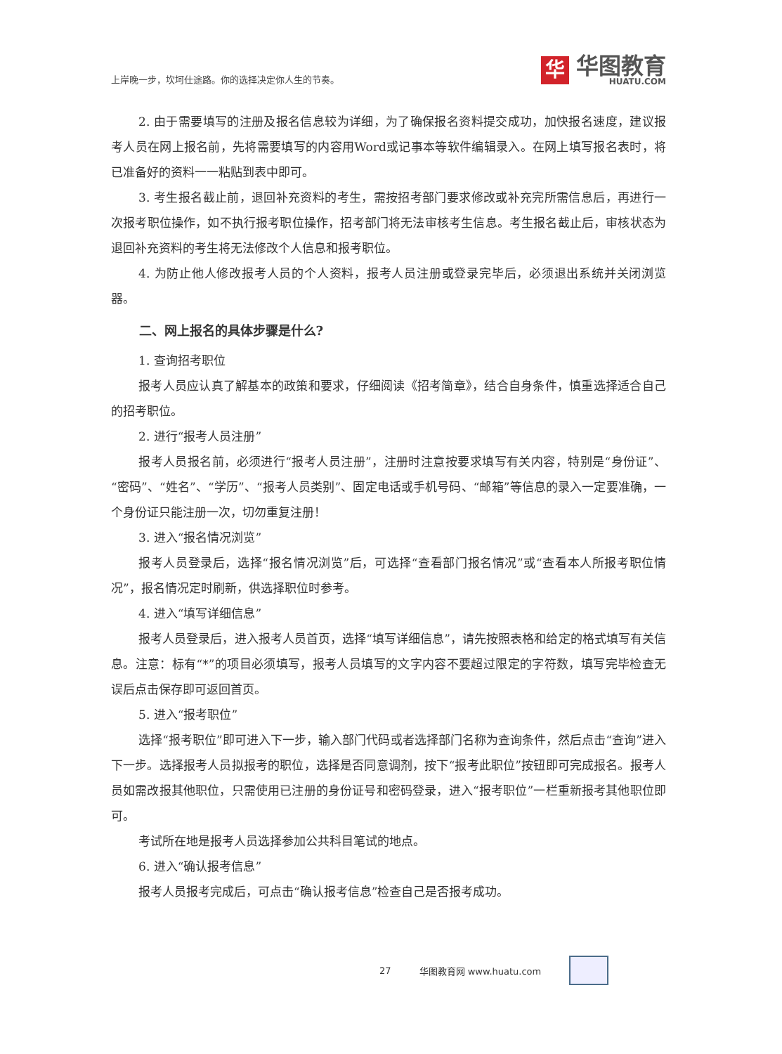上岸晚一步，坎坷仕途路。你的选择决定你人生的节奏。
华
华图教育
HUATU.COM
2. 由于需要填写的注册及报名信息较为详细，为了确保报名资料提交成功，加快报名速度，建议报考人员在网上报名前，先将需要填写的内容用Word或记事本等软件编辑录入。在网上填写报名表时，将已准备好的资料一一粘贴到表中即可。
3. 考生报名截止前，退回补充资料的考生，需按招考部门要求修改或补充完所需信息后，再进行一次报考职位操作，如不执行报考职位操作，招考部门将无法审核考生信息。考生报名截止后，审核状态为退回补充资料的考生将无法修改个人信息和报考职位。
4. 为防止他人修改报考人员的个人资料，报考人员注册或登录完毕后，必须退出系统并关闭浏览器。
二、网上报名的具体步骤是什么?
1. 查询招考职位
报考人员应认真了解基本的政策和要求，仔细阅读《招考简章》，结合自身条件，慎重选择适合自己的招考职位。
2. 进行“报考人员注册”
报考人员报名前，必须进行“报考人员注册”，注册时注意按要求填写有关内容，特别是“身份证”、“密码”、“姓名”、“学历”、“报考人员类别”、固定电话或手机号码、“邮箱”等信息的录入一定要准确，一个身份证只能注册一次，切勿重复注册！
3. 进入“报名情况浏览”
报考人员登录后，选择“报名情况浏览”后，可选择“查看部门报名情况”或“查看本人所报考职位情况”，报名情况定时刷新，供选择职位时参考。
4. 进入“填写详细信息”
报考人员登录后，进入报考人员首页，选择“填写详细信息”，请先按照表格和给定的格式填写有关信息。注意：标有“*”的项目必须填写，报考人员填写的文字内容不要超过限定的字符数，填写完毕检查无误后点击保存即可返回首页。
5. 进入“报考职位”
选择“报考职位”即可进入下一步，输入部门代码或者选择部门名称为查询条件，然后点击“查询”进入下一步。选择报考人员拟报考的职位，选择是否同意调剂，按下“报考此职位”按钮即可完成报名。报考人员如需改报其他职位，只需使用已注册的身份证号和密码登录，进入“报考职位”一栏重新报考其他职位即可。
考试所在地是报考人员选择参加公共科目笔试的地点。
6. 进入“确认报考信息”
报考人员报考完成后，可点击“确认报考信息”检查自己是否报考成功。
27 华图教育网 www.huatu.com